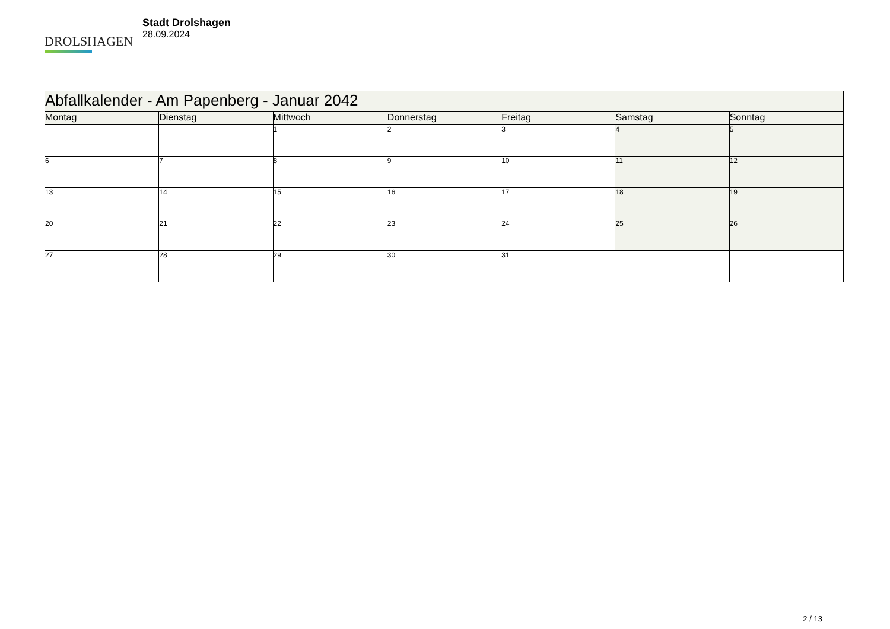DROLSHAGEN
Stadt Drolshagen
28.09.2024
| Abfallkalender - Am Papenberg - Januar 2042 | | | | | | |
| --- | --- | --- | --- | --- | --- | --- |
| Montag | Dienstag | Mittwoch | Donnerstag | Freitag | Samstag | Sonntag |
| | | 1 | 2 | 3 | 4 | 5 |
| 6 | 7 | 8 | 9 | 10 | 11 | 12 |
| 13 | 14 | 15 | 16 | 17 | 18 | 19 |
| 20 | 21 | 22 | 23 | 24 | 25 | 26 |
| 27 | 28 | 29 | 30 | 31 | | |
2 / 13